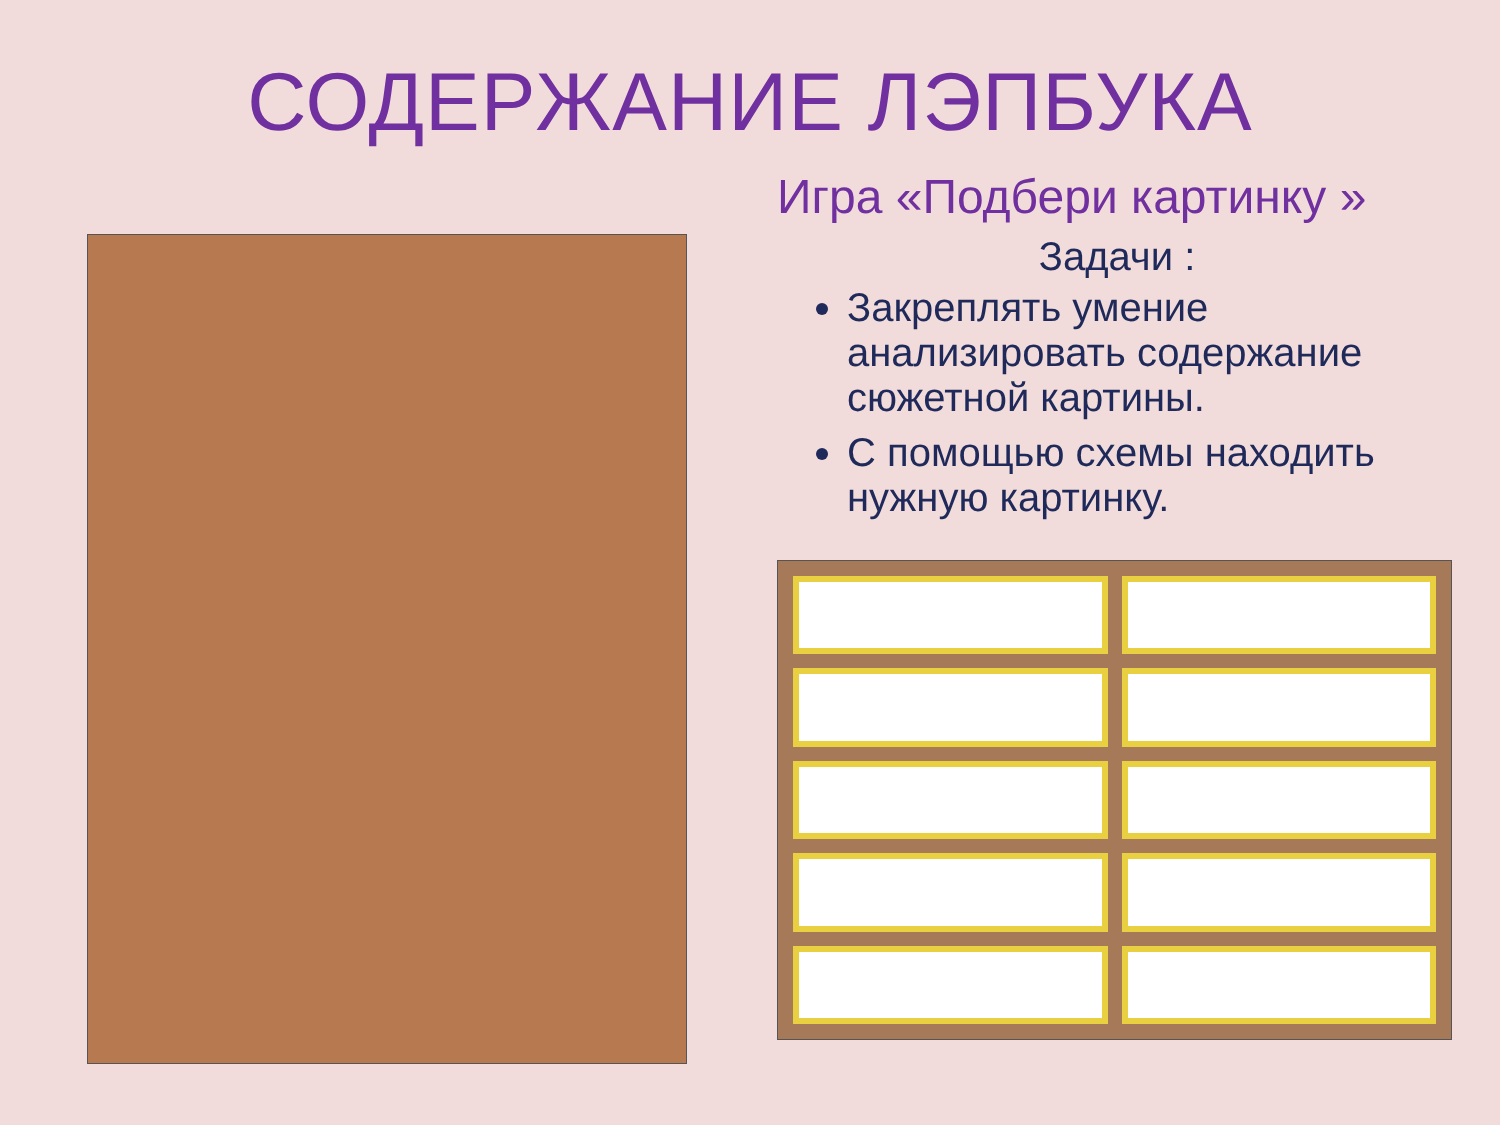СОДЕРЖАНИЕ ЛЭПБУКА
Игра «Подбери картинку »
Задачи :
Закреплять умение анализировать содержание сюжетной картины.
С помощью схемы находить нужную картинку.